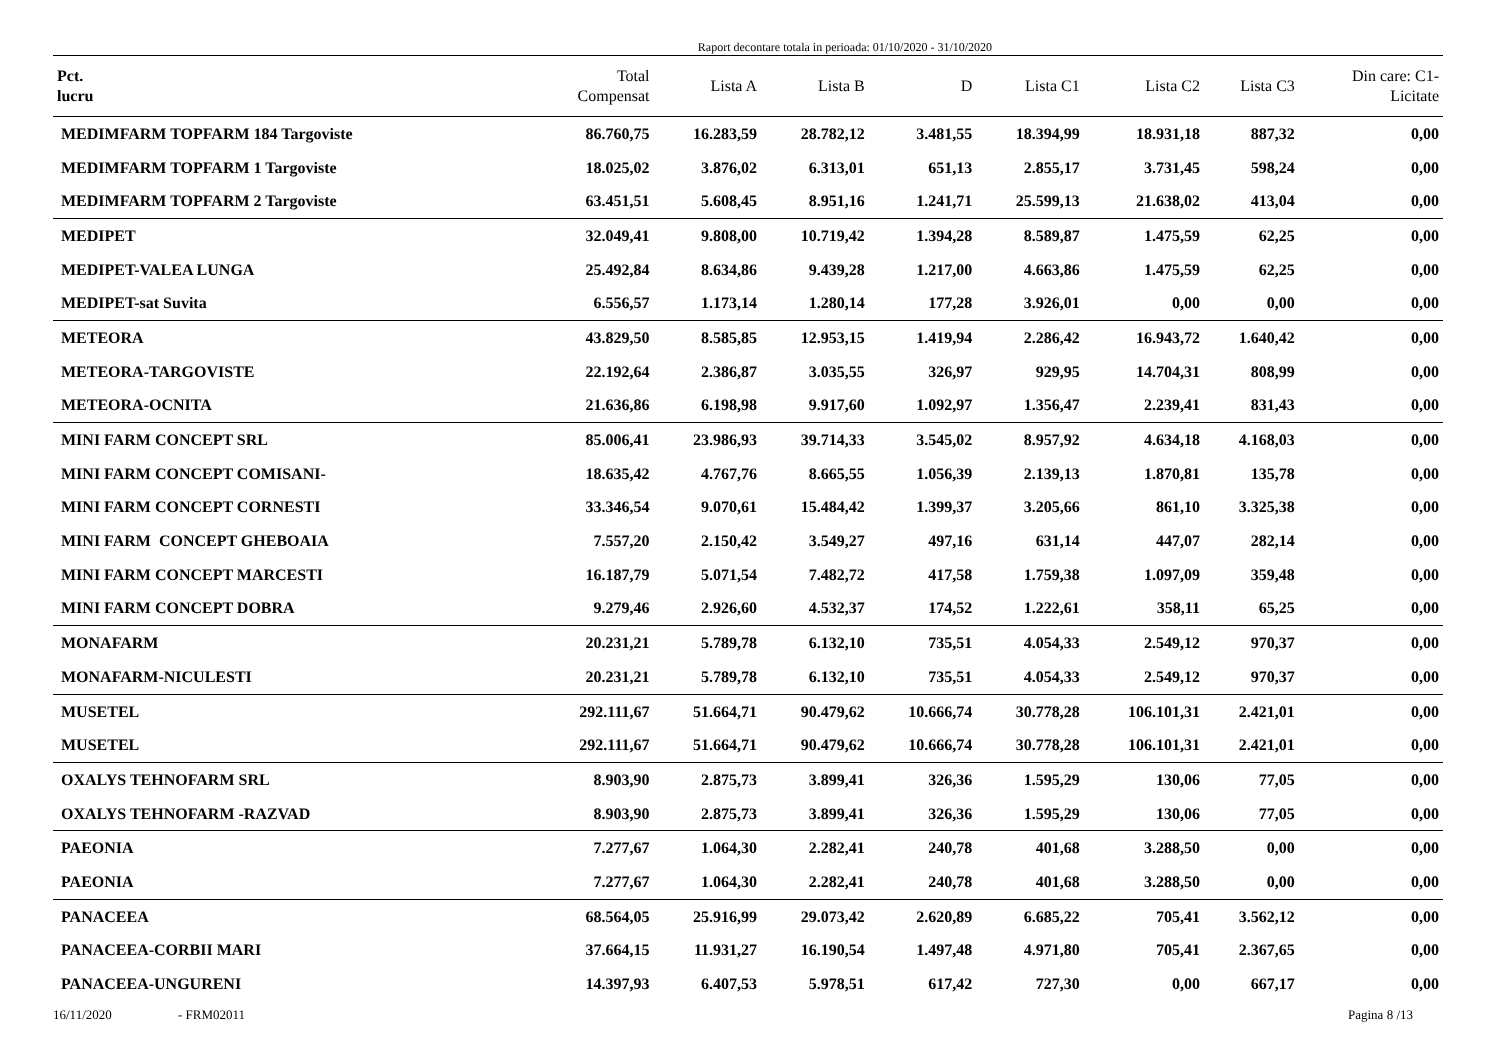Raport decontare totala in perioada: 01/10/2020 - 31/10/2020
| Pct. lucru | Total Compensat | Lista A | Lista B | D | Lista C1 | Lista C2 | Lista C3 | Din care: C1- Licitate |
| --- | --- | --- | --- | --- | --- | --- | --- | --- |
| MEDIMFARM TOPFARM 184 Targoviste | 86.760,75 | 16.283,59 | 28.782,12 | 3.481,55 | 18.394,99 | 18.931,18 | 887,32 | 0,00 |
| MEDIMFARM TOPFARM 1 Targoviste | 18.025,02 | 3.876,02 | 6.313,01 | 651,13 | 2.855,17 | 3.731,45 | 598,24 | 0,00 |
| MEDIMFARM TOPFARM 2 Targoviste | 63.451,51 | 5.608,45 | 8.951,16 | 1.241,71 | 25.599,13 | 21.638,02 | 413,04 | 0,00 |
| MEDIPET | 32.049,41 | 9.808,00 | 10.719,42 | 1.394,28 | 8.589,87 | 1.475,59 | 62,25 | 0,00 |
| MEDIPET-VALEA LUNGA | 25.492,84 | 8.634,86 | 9.439,28 | 1.217,00 | 4.663,86 | 1.475,59 | 62,25 | 0,00 |
| MEDIPET-sat Suvita | 6.556,57 | 1.173,14 | 1.280,14 | 177,28 | 3.926,01 | 0,00 | 0,00 | 0,00 |
| METEORA | 43.829,50 | 8.585,85 | 12.953,15 | 1.419,94 | 2.286,42 | 16.943,72 | 1.640,42 | 0,00 |
| METEORA-TARGOVISTE | 22.192,64 | 2.386,87 | 3.035,55 | 326,97 | 929,95 | 14.704,31 | 808,99 | 0,00 |
| METEORA-OCNITA | 21.636,86 | 6.198,98 | 9.917,60 | 1.092,97 | 1.356,47 | 2.239,41 | 831,43 | 0,00 |
| MINI FARM CONCEPT SRL | 85.006,41 | 23.986,93 | 39.714,33 | 3.545,02 | 8.957,92 | 4.634,18 | 4.168,03 | 0,00 |
| MINI FARM CONCEPT COMISANI- | 18.635,42 | 4.767,76 | 8.665,55 | 1.056,39 | 2.139,13 | 1.870,81 | 135,78 | 0,00 |
| MINI FARM CONCEPT CORNESTI | 33.346,54 | 9.070,61 | 15.484,42 | 1.399,37 | 3.205,66 | 861,10 | 3.325,38 | 0,00 |
| MINI FARM CONCEPT GHEBOAIA | 7.557,20 | 2.150,42 | 3.549,27 | 497,16 | 631,14 | 447,07 | 282,14 | 0,00 |
| MINI FARM CONCEPT MARCESTI | 16.187,79 | 5.071,54 | 7.482,72 | 417,58 | 1.759,38 | 1.097,09 | 359,48 | 0,00 |
| MINI FARM CONCEPT DOBRA | 9.279,46 | 2.926,60 | 4.532,37 | 174,52 | 1.222,61 | 358,11 | 65,25 | 0,00 |
| MONAFARM | 20.231,21 | 5.789,78 | 6.132,10 | 735,51 | 4.054,33 | 2.549,12 | 970,37 | 0,00 |
| MONAFARM-NICULESTI | 20.231,21 | 5.789,78 | 6.132,10 | 735,51 | 4.054,33 | 2.549,12 | 970,37 | 0,00 |
| MUSETEL | 292.111,67 | 51.664,71 | 90.479,62 | 10.666,74 | 30.778,28 | 106.101,31 | 2.421,01 | 0,00 |
| MUSETEL | 292.111,67 | 51.664,71 | 90.479,62 | 10.666,74 | 30.778,28 | 106.101,31 | 2.421,01 | 0,00 |
| OXALYS TEHNOFARM SRL | 8.903,90 | 2.875,73 | 3.899,41 | 326,36 | 1.595,29 | 130,06 | 77,05 | 0,00 |
| OXALYS TEHNOFARM -RAZVAD | 8.903,90 | 2.875,73 | 3.899,41 | 326,36 | 1.595,29 | 130,06 | 77,05 | 0,00 |
| PAEONIA | 7.277,67 | 1.064,30 | 2.282,41 | 240,78 | 401,68 | 3.288,50 | 0,00 | 0,00 |
| PAEONIA | 7.277,67 | 1.064,30 | 2.282,41 | 240,78 | 401,68 | 3.288,50 | 0,00 | 0,00 |
| PANACEEA | 68.564,05 | 25.916,99 | 29.073,42 | 2.620,89 | 6.685,22 | 705,41 | 3.562,12 | 0,00 |
| PANACEEA-CORBII MARI | 37.664,15 | 11.931,27 | 16.190,54 | 1.497,48 | 4.971,80 | 705,41 | 2.367,65 | 0,00 |
| PANACEEA-UNGURENI | 14.397,93 | 6.407,53 | 5.978,51 | 617,42 | 727,30 | 0,00 | 667,17 | 0,00 |
16/11/2020 - FRM02011 Pagina 8 /13